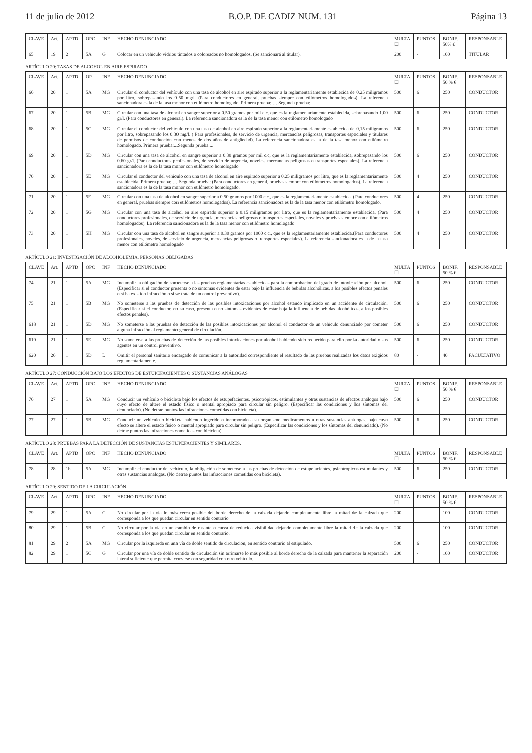11 de julio de 2012 B.O.P. DE CADIZ NUM. 131 Página 13
| CLAVE | Art. | APTD | OPC | INF | HECHO DENUNCIADO | MULTA ☐ | PUNTOS | BONIF. 50% € | RESPONSABLE |
| --- | --- | --- | --- | --- | --- | --- | --- | --- | --- |
| 65 | 19 | 2 | 5A | G | Colocar en un vehículo vidrios tintados o coloreados no homologados. (Se sancionará al titular). | 200 | - | 100 | TITULAR |
ARTÍCULO 20: TASAS DE ALCOHOL EN AIRE ESPIRADO
| CLAVE | Art. | APTD | OP | INF | HECHO DENUNCIADO | MULTA ☐ | PUNTOS | BONIF. 50 % € | RESPONSABLE |
| --- | --- | --- | --- | --- | --- | --- | --- | --- | --- |
| 66 | 20 | 1 | 5A | MG | Circular el conductor del vehículo con una tasa de alcohol en aire espirado superior a la reglamentariamente establecida de 0,25 miligramos por litro, sobrepasando los 0.50 mg/l. (Para conductores en general, pruebas siempre con etilómetros homologados). La referencia sancionadora es la de la tasa menor con etilómetro homologado. Primera prueba: … Segunda prueba: | 500 | 6 | 250 | CONDUCTOR |
| 67 | 20 | 1 | 5B | MG | Circular con una tasa de alcohol en sangre superior a 0.50 gramos por mil c.c. que es la reglamentariamente establecida, sobrepasando 1.00 gr/l. (Para conductores en general). La referencia sancionadora es la de la tasa menor con etilómetro homologado | 500 | 6 | 250 | CONDUCTOR |
| 68 | 20 | 1 | 5C | MG | Circular el conductor del vehículo con una tasa de alcohol en aire espirado superior a la reglamentariamente establecida de 0,15 miligramos por litro, sobrepasando los 0.30 mg/l. ( Para profesionales, de servicio de urgencia, mercancías peligrosas, transportes especiales y titulares de permisos de conducción con menos de dos años de antigüedad). La referencia sancionadora es la de la tasa menor con etilómetro homologado. Primera prueba:...Segunda prueba:... | 500 | 6 | 250 | CONDUCTOR |
| 69 | 20 | 1 | 5D | MG | Circular con una tasa de alcohol en sangre superior a 0.30 gramos por mil c.c, que es la reglamentariamente establecida, sobrepasando los 0.60 gr/l. (Para conductores profesionales, de servicio de urgencia, noveles, mercancías peligrosas o transportes especiales). La referencia sancionadora es la de la tasa menor con etilómetro homologado | 500 | 6 | 250 | CONDUCTOR |
| 70 | 20 | 1 | 5E | MG | Circular el conductor del vehículo con una tasa de alcohol en aire espirado superior a 0.25 miligramos por litro, que es la reglamentariamente establecida. Primera prueba: … Segunda prueba: (Para conductores en general, pruebas siempre con etilómetros homologados). La referencia sancionadora es la de la tasa menor con etilómetro homologado. | 500 | 4 | 250 | CONDUCTOR |
| 71 | 20 | 1 | 5F | MG | Circular con una tasa de alcohol en sangre superior a 0.50 gramos por 1000 c.c., que es la reglamentariamente establecida. (Para conductores en general, pruebas siempre con etilómetros homologados). La referencia sancionadora es la de la tasa menor con etilómetro homologado. | 500 | 4 | 250 | CONDUCTOR |
| 72 | 20 | 1 | 5G | MG | Circular con una tasa de alcohol en aire espirado superior a 0.15 miligramos por litro, que es la reglamentariamente establecida. (Para conductores profesionales, de servicio de urgencia, mercancías peligrosas o transportes especiales, noveles y pruebas siempre con etilómetros homologados). La referencia sancionadora es la de la tasa menor con etilómetro homologado | 500 | 4 | 250 | CONDUCTOR |
| 73 | 20 | 1 | 5H | MG | Circular con una tasa de alcohol en sangre superior a 0.30 gramos por 1000 c.c., que es la reglamentariamente establecida.(Para conductores profesionales, noveles, de servicio de urgencia, mercancías peligrosas o transportes especiales). La referencia sancionadora es la de la tasa menor con etilómetro homologado | 500 | 4 | 250 | CONDUCTOR |
ARTÍCULO 21: INVESTIGACIÓN DE ALCOHOLEMIA. PERSONAS OBLIGADAS
| CLAVE | Art. | APTD | OPC | INF | HECHO DENUNCIADO | MULTA ☐ | PUNTOS | BONIF. 50 % € | RESPONSABLE |
| --- | --- | --- | --- | --- | --- | --- | --- | --- | --- |
| 74 | 21 | 1 | 5A | MG | Incumplir la obligación de someterse a las pruebas reglamentarias establecidas para la comprobación del grado de intoxicación por alcohol. (Especificar si el conductor presenta o no síntomas evidentes de estar bajo la influencia de bebidas alcohólicas, a los posibles efectos penales o si ha existido infracción o si se trata de un control preventivo). | 500 | 6 | 250 | CONDUCTOR |
| 75 | 21 | 1 | 5B | MG | No someterse a las pruebas de detección de las posibles intoxicaciones por alcohol estando implicado en un accidente de circulación. (Especificar si el conductor, en su caso, presenta o no síntomas evidentes de estar baja la influencia de bebidas alcohólicas, a los posibles efectos penales). | 500 | 6 | 250 | CONDUCTOR |
| 618 | 21 | 1 | 5D | MG | No someterse a las pruebas de detección de las posibles intoxicaciones por alcohol el conductor de un vehículo denunciado por cometer alguna infracción al reglamento general de circulación. | 500 | 6 | 250 | CONDUCTOR |
| 619 | 21 | 1 | 5E | MG | No someterse a las pruebas de detección de las posibles intoxicaciones por alcohol habiendo sido requerido para ello por la autoridad o sus agentes en un control preventivo. | 500 | 6 | 250 | CONDUCTOR |
| 620 | 26 | 1 | 5D | L | Omitir el personal sanitario encargado de comunicar a la autoridad correspondiente el resultado de las pruebas realizadas los datos exigidos reglamentariamente. | 80 | - | 40 | FACULTATIVO |
ARTÍCULO 27: CONDUCCIÓN BAJO LOS EFECTOS DE ESTUPEFACIENTES O SUSTANCIAS ANÁLOGAS
| CLAVE | Art. | APTD | OPC | INF | HECHO DENUNCIADO | MULTA ☐ | PUNTOS | BONIF. 50 % € | RESPONSABLE |
| --- | --- | --- | --- | --- | --- | --- | --- | --- | --- |
| 76 | 27 | 1 | 5A | MG | Conducir un vehículo o bicicleta bajo los efectos de estupefacientes, psicotrópicos, estimulantes y otras sustancias de efectos análogos bajo cuyo efecto de altere el estado físico o mental apropiado para circular sin peligro. (Especificar las condiciones y los síntomas del denunciado). (No detrae puntos las infracciones cometidas con bicicleta). | 500 | 6 | 250 | CONDUCTOR |
| 77 | 27 | 1 | 5B | MG | Conducir un vehículo o bicicleta habiendo ingerido o incorporado a su organismo medicamentos u otras sustancias análogas, bajo cuyo efecto se altere el estado físico o mental apropiado para circular sin peligro. (Especificar las condiciones y los síntomas del denunciado). (No detrae puntos las infracciones cometidas con bicicleta). | 500 | 6 | 250 | CONDUCTOR |
ARTÍCULO 28: PRUEBAS PARA LA DETECCIÓN DE SUSTANCIAS ESTUPEFACIENTES Y SIMILARES.
| CLAVE | Art. | APTD | OPC | INF | HECHO DENUNCIADO | MULTA ☐ | PUNTOS | BONIF. 50 % € | RESPONSABLE |
| --- | --- | --- | --- | --- | --- | --- | --- | --- | --- |
| 78 | 28 | 1b | 5A | MG | Incumplir el conductor del vehículo, la obligación de someterse a las pruebas de detección de estupefacientes, psicotrópicos estimulantes y otras sustancias análogas. (No detrae puntos las infracciones cometidas con bicicleta). | 500 | 6 | 250 | CONDUCTOR |
ARTÍCULO 29: SENTIDO DE LA CIRCULACIÓN
| CLAVE | Art | APTD | OPC | INF | HECHO DENUNCIADO | MULTA ☐ | PUNTOS | BONIF. 50 % € | RESPONSABLE |
| --- | --- | --- | --- | --- | --- | --- | --- | --- | --- |
| 79 | 29 | 1 | 5A | G | No circular por la vía lo más cerca posible del borde derecho de la calzada dejando completamente libre la mitad de la calzada que corresponda a los que puedan circular en sentido contrario | 200 | | 100 | CONDUCTOR |
| 80 | 29 | 1 | 5B | G | No circular por la vía en un cambio de rasante o curva de reducida visibilidad dejando completamente libre la mitad de la calzada que corresponda a los que puedan circular en sentido contrario. | 200 | | 100 | CONDUCTOR |
| 81 | 29 | 2 | 5A | MG | Circular por la izquierda en una vía de doble sentido de circulación, en sentido contrario al estipulado. | 500 | 6 | 250 | CONDUCTOR |
| 82 | 29 | 1 | 5C | G | Circular por una vía de doble sentido de circulación sin arrimarse lo más posible al borde derecho de la calzada para mantener la separación lateral suficiente que permita cruzarse con seguridad con otro vehículo. | 200 | - | 100 | CONDUCTOR |